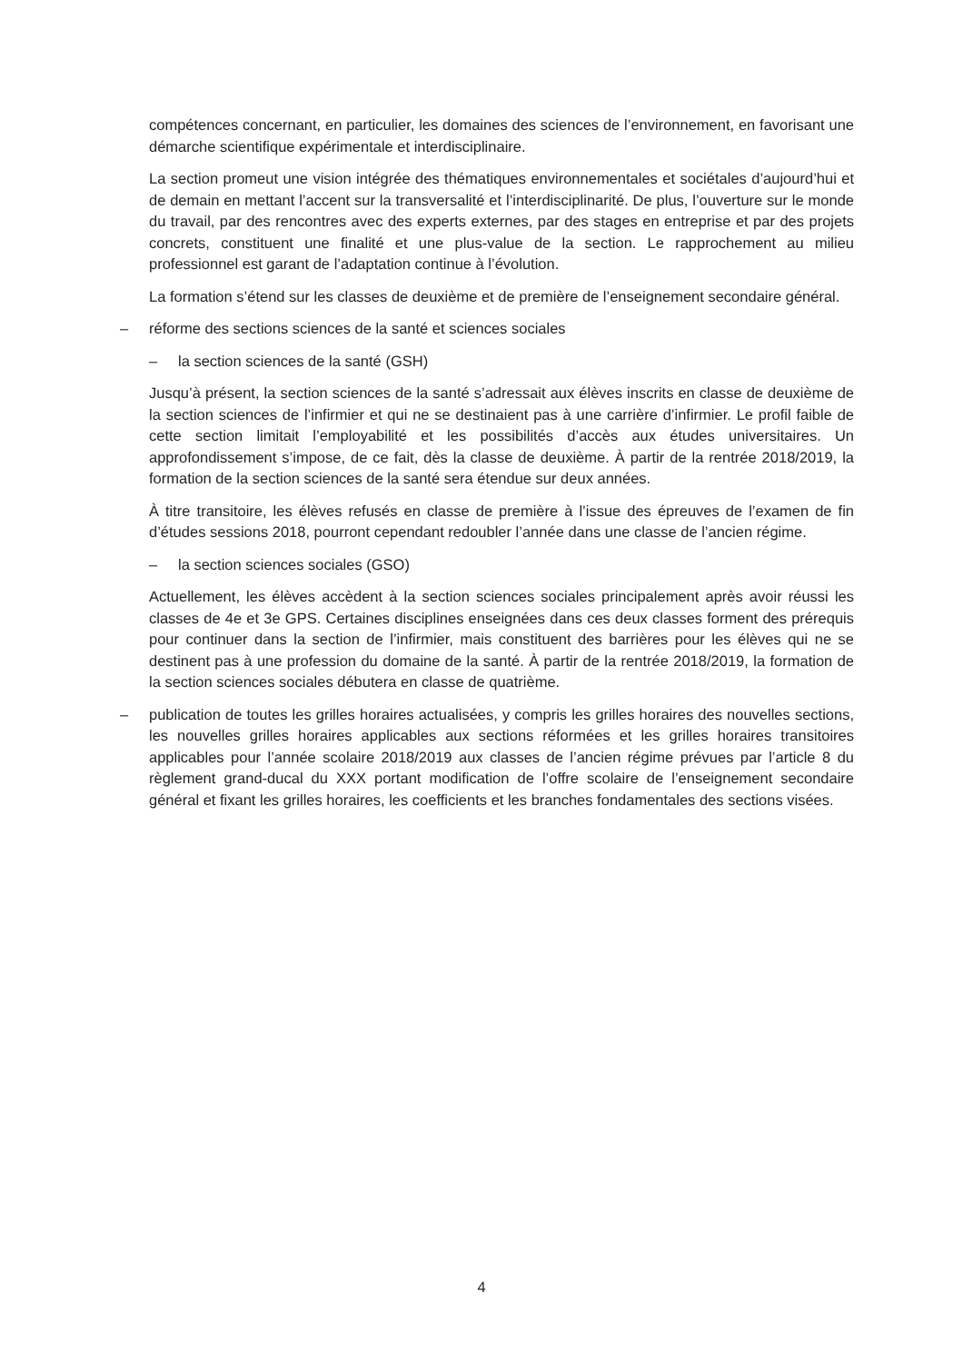compétences concernant, en particulier, les domaines des sciences de l’environnement, en favorisant une démarche scientifique expérimentale et interdisciplinaire.
La section promeut une vision intégrée des thématiques environnementales et sociétales d’aujourd’hui et de demain en mettant l’accent sur la transversalité et l’interdisciplinarité. De plus, l’ouverture sur le monde du travail, par des rencontres avec des experts externes, par des stages en entreprise et par des projets concrets, constituent une finalité et une plus-value de la section. Le rapprochement au milieu professionnel est garant de l’adaptation continue à l’évolution.
La formation s’étend sur les classes de deuxième et de première de l’enseignement secondaire général.
– réforme des sections sciences de la santé et sciences sociales
– la section sciences de la santé (GSH)
Jusqu’à présent, la section sciences de la santé s’adressait aux élèves inscrits en classe de deuxième de la section sciences de l’infirmier et qui ne se destinaient pas à une carrière d’infirmier. Le profil faible de cette section limitait l’employabilité et les possibilités d’accès aux études universitaires. Un approfondissement s’impose, de ce fait, dès la classe de deuxième. À partir de la rentrée 2018/2019, la formation de la section sciences de la santé sera étendue sur deux années.
À titre transitoire, les élèves refusés en classe de première à l’issue des épreuves de l’examen de fin d’études sessions 2018, pourront cependant redoubler l’année dans une classe de l’ancien régime.
– la section sciences sociales (GSO)
Actuellement, les élèves accèdent à la section sciences sociales principalement après avoir réussi les classes de 4e et 3e GPS. Certaines disciplines enseignées dans ces deux classes forment des prérequis pour continuer dans la section de l’infirmier, mais constituent des barrières pour les élèves qui ne se destinent pas à une profession du domaine de la santé. À partir de la rentrée 2018/2019, la formation de la section sciences sociales débutera en classe de quatrième.
– publication de toutes les grilles horaires actualisées, y compris les grilles horaires des nouvelles sections, les nouvelles grilles horaires applicables aux sections réformées et les grilles horaires transitoires applicables pour l’année scolaire 2018/2019 aux classes de l’ancien régime prévues par l’article 8 du règlement grand-ducal du XXX portant modification de l’offre scolaire de l’enseignement secondaire général et fixant les grilles horaires, les coefficients et les branches fondamentales des sections visées.
4